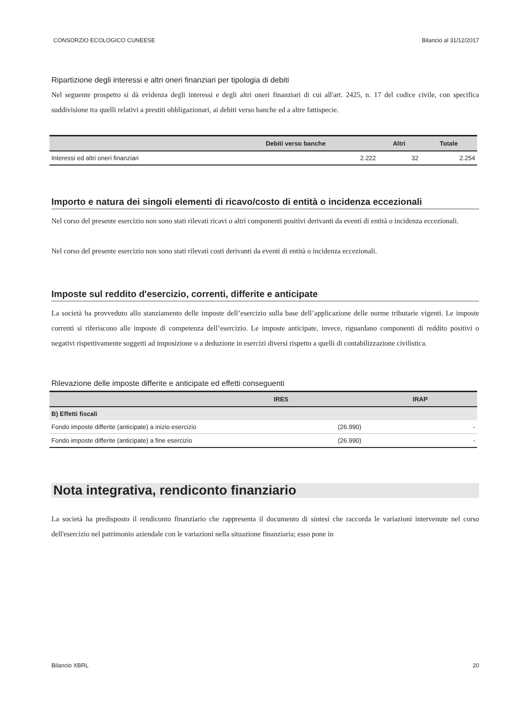CONSORZIO ECOLOGICO CUNEESE Bilancio al 31/12/2017
Ripartizione degli interessi e altri oneri finanziari per tipologia di debiti
Nel seguente prospetto si dà evidenza degli interessi e degli altri oneri finanziari di cui all'art. 2425, n. 17 del codice civile, con specifica suddivisione tra quelli relativi a prestiti obbligazionari, ai debiti verso banche ed a altre fattispecie.
| | Debiti verso banche | Altri | Totale |
| --- | --- | --- | --- |
| Interessi ed altri oneri finanziari | 2.222 | 32 | 2.254 |
Importo e natura dei singoli elementi di ricavo/costo di entità o incidenza eccezionali
Nel corso del presente esercizio non sono stati rilevati ricavi o altri componenti positivi derivanti da eventi di entità o incidenza eccezionali.
Nel corso del presente esercizio non sono stati rilevati costi derivanti da eventi di entità o incidenza eccezionali.
Imposte sul reddito d'esercizio, correnti, differite e anticipate
La società ha provveduto allo stanziamento delle imposte dell’esercizio sulla base dell’applicazione delle norme tributarie vigenti. Le imposte correnti si riferiscono alle imposte di competenza dell’esercizio. Le imposte anticipate, invece, riguardano componenti di reddito positivi o negativi rispettivamente soggetti ad imposizione o a deduzione in esercizi diversi rispetto a quelli di contabilizzazione civilistica.
Rilevazione delle imposte differite e anticipate ed effetti conseguenti
| | IRES | IRAP |
| --- | --- | --- |
| B) Effetti fiscali | | |
| Fondo imposte differite (anticipate) a inizio esercizio | (26.990) | - |
| Fondo imposte differite (anticipate) a fine esercizio | (26.990) | - |
Nota integrativa, rendiconto finanziario
La società ha predisposto il rendiconto finanziario che rappresenta il documento di sintesi che raccorda le variazioni intervenute nel corso dell'esercizio nel patrimonio aziendale con le variazioni nella situazione finanziaria; esso pone in
Bilancio XBRL 20